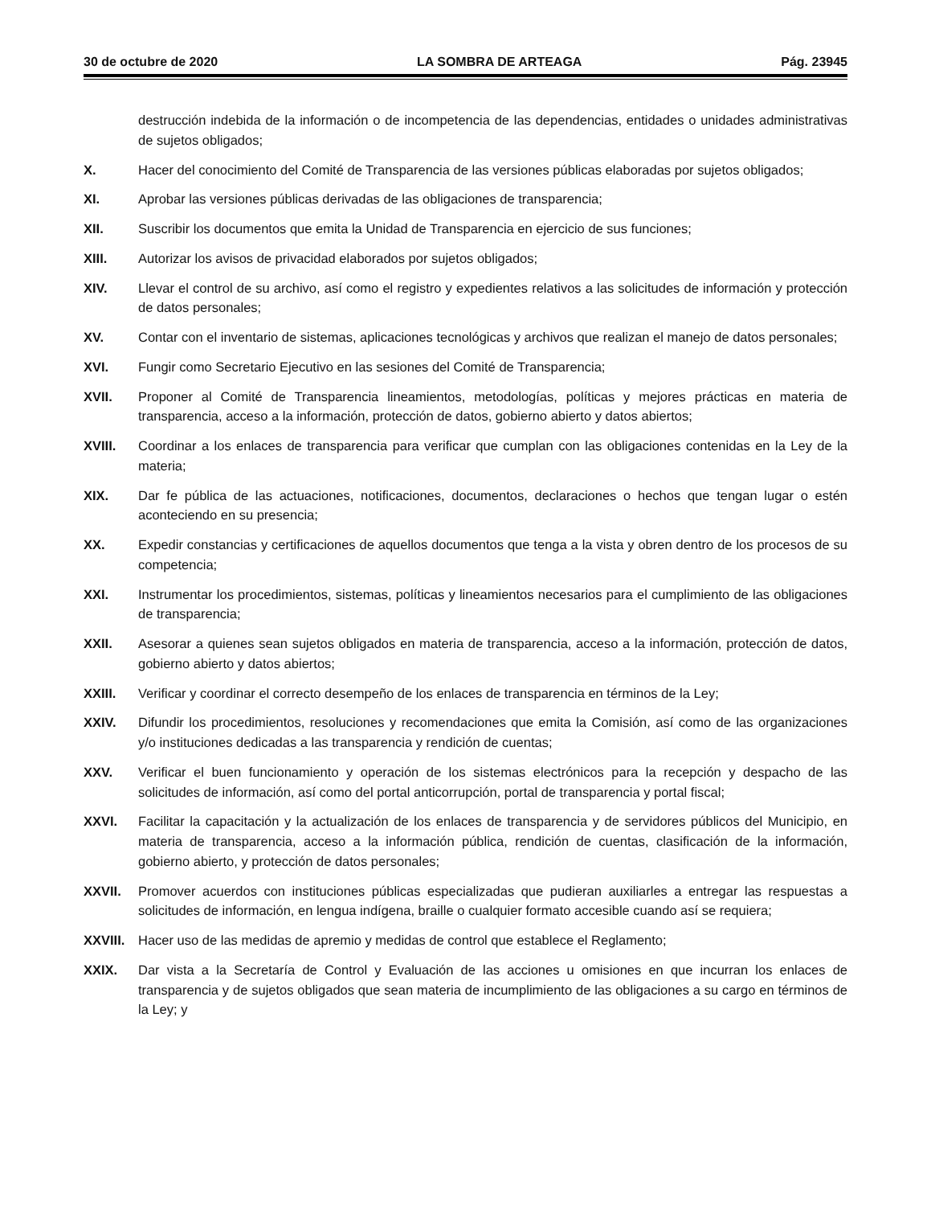30 de octubre de 2020 LA SOMBRA DE ARTEAGA Pág. 23945
destrucción indebida de la información o de incompetencia de las dependencias, entidades o unidades administrativas de sujetos obligados;
X. Hacer del conocimiento del Comité de Transparencia de las versiones públicas elaboradas por sujetos obligados;
XI. Aprobar las versiones públicas derivadas de las obligaciones de transparencia;
XII. Suscribir los documentos que emita la Unidad de Transparencia en ejercicio de sus funciones;
XIII. Autorizar los avisos de privacidad elaborados por sujetos obligados;
XIV. Llevar el control de su archivo, así como el registro y expedientes relativos a las solicitudes de información y protección de datos personales;
XV. Contar con el inventario de sistemas, aplicaciones tecnológicas y archivos que realizan el manejo de datos personales;
XVI. Fungir como Secretario Ejecutivo en las sesiones del Comité de Transparencia;
XVII. Proponer al Comité de Transparencia lineamientos, metodologías, políticas y mejores prácticas en materia de transparencia, acceso a la información, protección de datos, gobierno abierto y datos abiertos;
XVIII. Coordinar a los enlaces de transparencia para verificar que cumplan con las obligaciones contenidas en la Ley de la materia;
XIX. Dar fe pública de las actuaciones, notificaciones, documentos, declaraciones o hechos que tengan lugar o estén aconteciendo en su presencia;
XX. Expedir constancias y certificaciones de aquellos documentos que tenga a la vista y obren dentro de los procesos de su competencia;
XXI. Instrumentar los procedimientos, sistemas, políticas y lineamientos necesarios para el cumplimiento de las obligaciones de transparencia;
XXII. Asesorar a quienes sean sujetos obligados en materia de transparencia, acceso a la información, protección de datos, gobierno abierto y datos abiertos;
XXIII. Verificar y coordinar el correcto desempeño de los enlaces de transparencia en términos de la Ley;
XXIV. Difundir los procedimientos, resoluciones y recomendaciones que emita la Comisión, así como de las organizaciones y/o instituciones dedicadas a las transparencia y rendición de cuentas;
XXV. Verificar el buen funcionamiento y operación de los sistemas electrónicos para la recepción y despacho de las solicitudes de información, así como del portal anticorrupción, portal de transparencia y portal fiscal;
XXVI. Facilitar la capacitación y la actualización de los enlaces de transparencia y de servidores públicos del Municipio, en materia de transparencia, acceso a la información pública, rendición de cuentas, clasificación de la información, gobierno abierto, y protección de datos personales;
XXVII. Promover acuerdos con instituciones públicas especializadas que pudieran auxiliarles a entregar las respuestas a solicitudes de información, en lengua indígena, braille o cualquier formato accesible cuando así se requiera;
XXVIII. Hacer uso de las medidas de apremio y medidas de control que establece el Reglamento;
XXIX. Dar vista a la Secretaría de Control y Evaluación de las acciones u omisiones en que incurran los enlaces de transparencia y de sujetos obligados que sean materia de incumplimiento de las obligaciones a su cargo en términos de la Ley; y